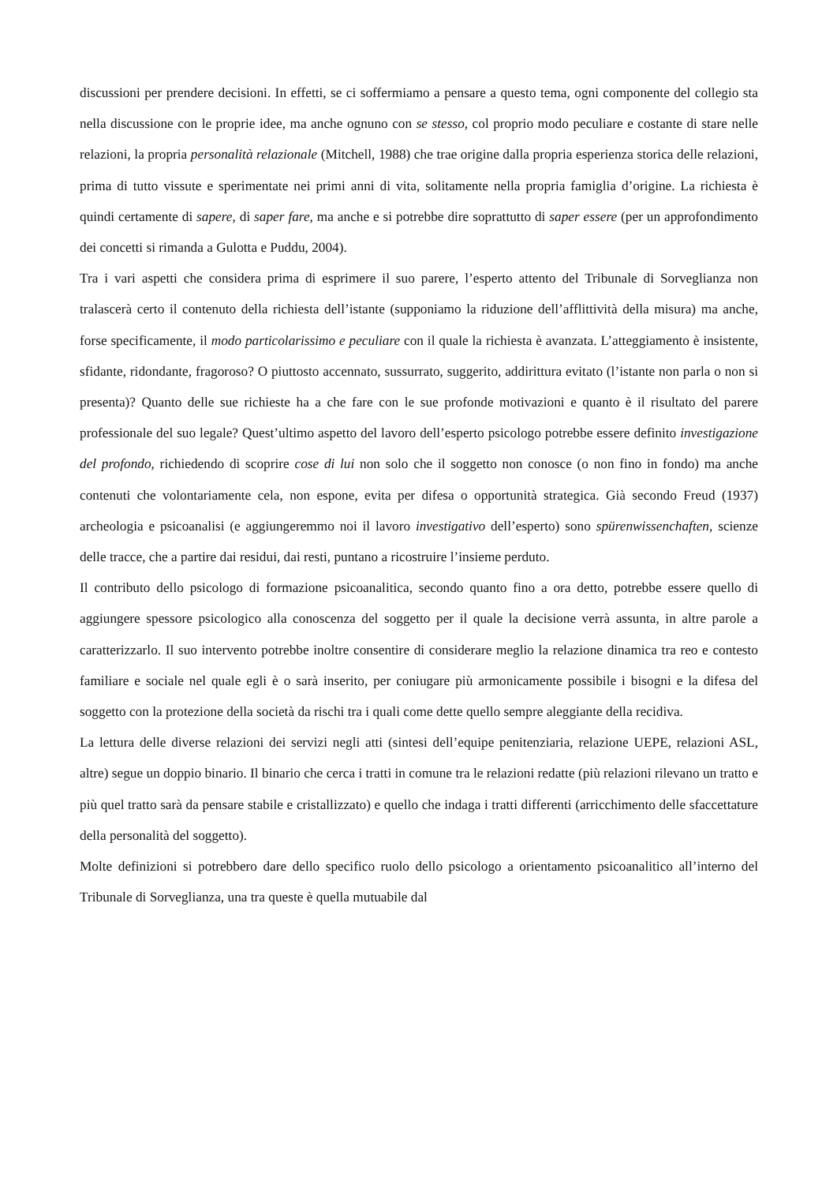discussioni per prendere decisioni. In effetti, se ci soffermiamo a pensare a questo tema, ogni componente del collegio sta nella discussione con le proprie idee, ma anche ognuno con se stesso, col proprio modo peculiare e costante di stare nelle relazioni, la propria personalità relazionale (Mitchell, 1988) che trae origine dalla propria esperienza storica delle relazioni, prima di tutto vissute e sperimentate nei primi anni di vita, solitamente nella propria famiglia d’origine. La richiesta è quindi certamente di sapere, di saper fare, ma anche e si potrebbe dire soprattutto di saper essere (per un approfondimento dei concetti si rimanda a Gulotta e Puddu, 2004).
Tra i vari aspetti che considera prima di esprimere il suo parere, l’esperto attento del Tribunale di Sorveglianza non tralascerà certo il contenuto della richiesta dell’istante (supponiamo la riduzione dell’afflittività della misura) ma anche, forse specificamente, il modo particolarissimo e peculiare con il quale la richiesta è avanzata. L’atteggiamento è insistente, sfidante, ridondante, fragoroso? O piuttosto accennato, sussurrato, suggerito, addirittura evitato (l’istante non parla o non si presenta)? Quanto delle sue richieste ha a che fare con le sue profonde motivazioni e quanto è il risultato del parere professionale del suo legale? Quest’ultimo aspetto del lavoro dell’esperto psicologo potrebbe essere definito investigazione del profondo, richiedendo di scoprire cose di lui non solo che il soggetto non conosce (o non fino in fondo) ma anche contenuti che volontariamente cela, non espone, evita per difesa o opportunità strategica. Già secondo Freud (1937) archeologia e psicoanalisi (e aggiungeremmo noi il lavoro investigativo dell’esperto) sono spürenwissenchaften, scienze delle tracce, che a partire dai residui, dai resti, puntano a ricostruire l’insieme perduto.
Il contributo dello psicologo di formazione psicoanalitica, secondo quanto fino a ora detto, potrebbe essere quello di aggiungere spessore psicologico alla conoscenza del soggetto per il quale la decisione verrà assunta, in altre parole a caratterizzarlo. Il suo intervento potrebbe inoltre consentire di considerare meglio la relazione dinamica tra reo e contesto familiare e sociale nel quale egli è o sarà inserito, per coniugare più armonicamente possibile i bisogni e la difesa del soggetto con la protezione della società da rischi tra i quali come dette quello sempre aleggiante della recidiva.
La lettura delle diverse relazioni dei servizi negli atti (sintesi dell’equipe penitenziaria, relazione UEPE, relazioni ASL, altre) segue un doppio binario. Il binario che cerca i tratti in comune tra le relazioni redatte (più relazioni rilevano un tratto e più quel tratto sarà da pensare stabile e cristallizzato) e quello che indaga i tratti differenti (arricchimento delle sfaccettature della personalità del soggetto).
Molte definizioni si potrebbero dare dello specifico ruolo dello psicologo a orientamento psicoanalitico all’interno del Tribunale di Sorveglianza, una tra queste è quella mutuabile dal